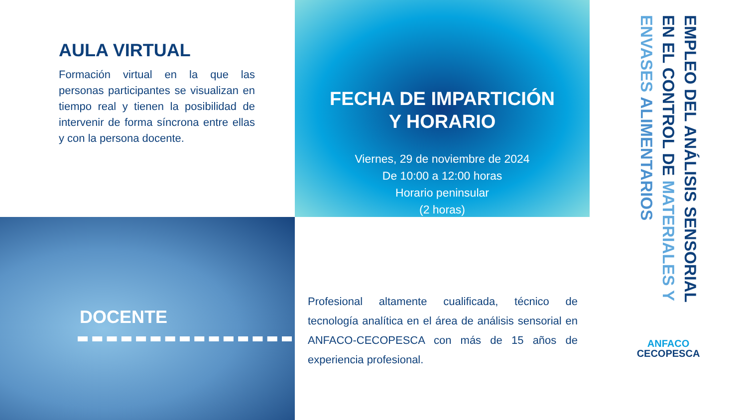AULA VIRTUAL
Formación virtual en la que las personas participantes se visualizan en tiempo real y tienen la posibilidad de intervenir de forma síncrona entre ellas y con la persona docente.
FECHA DE IMPARTICIÓN
Y HORARIO
Viernes, 29 de noviembre de 2024
De 10:00 a 12:00 horas
Horario peninsular
(2 horas)
EMPLEO DEL ANÁLISIS SENSORIAL EN EL CONTROL DE MATERIALES Y ENVASES ALIMENTARIOS
ANFACO
CECOPESCA
DOCENTE
Profesional altamente cualificada, técnico de tecnología analítica en el área de análisis sensorial en ANFACO-CECOPESCA con más de 15 años de experiencia profesional.